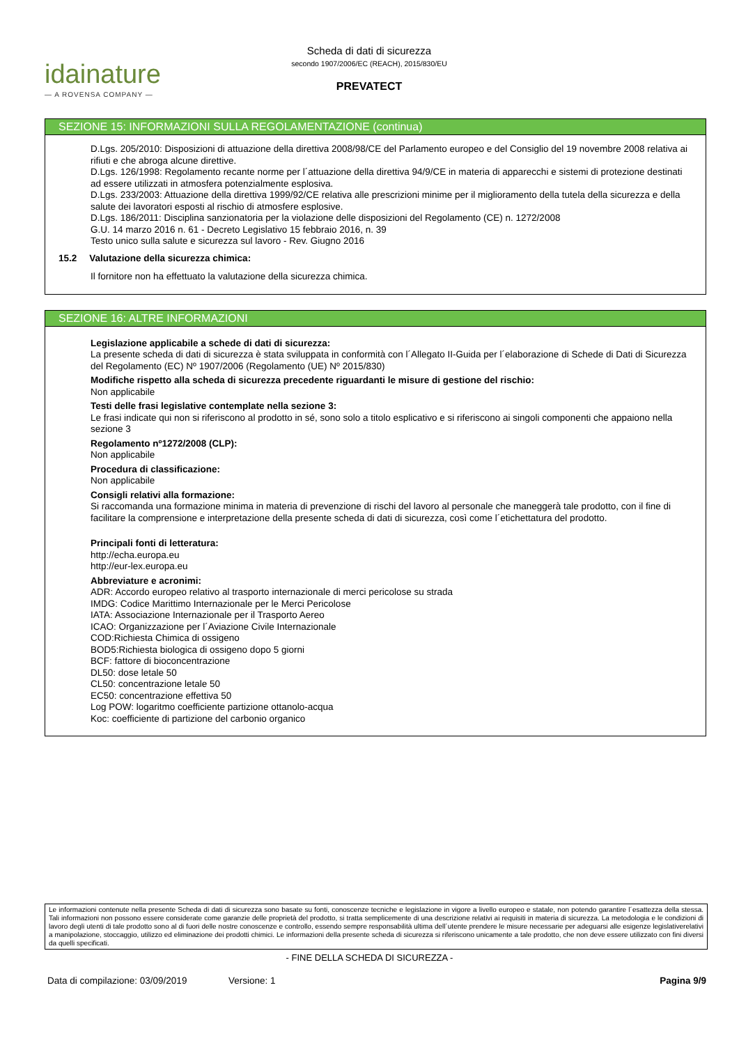idainature
— A ROVENSA COMPANY —
Scheda di dati di sicurezza
secondo 1907/2006/EC (REACH), 2015/830/EU
PREVATECT
SEZIONE 15: INFORMAZIONI SULLA REGOLAMENTAZIONE (continua)
D.Lgs. 205/2010: Disposizioni di attuazione della direttiva 2008/98/CE del Parlamento europeo e del Consiglio del 19 novembre 2008 relativa ai rifiuti e che abroga alcune direttive.
D.Lgs. 126/1998: Regolamento recante norme per l´attuazione della direttiva 94/9/CE in materia di apparecchi e sistemi di protezione destinati ad essere utilizzati in atmosfera potenzialmente esplosiva.
D.Lgs. 233/2003: Attuazione della direttiva 1999/92/CE relativa alle prescrizioni minime per il miglioramento della tutela della sicurezza e della salute dei lavoratori esposti al rischio di atmosfere esplosive.
D.Lgs. 186/2011: Disciplina sanzionatoria per la violazione delle disposizioni del Regolamento (CE) n. 1272/2008
G.U. 14 marzo 2016 n. 61 - Decreto Legislativo 15 febbraio 2016, n. 39
Testo unico sulla salute e sicurezza sul lavoro - Rev. Giugno 2016
15.2 Valutazione della sicurezza chimica:
Il fornitore non ha effettuato la valutazione della sicurezza chimica.
SEZIONE 16: ALTRE INFORMAZIONI
Legislazione applicabile a schede di dati di sicurezza:
La presente scheda di dati di sicurezza è stata sviluppata in conformità con l´Allegato II-Guida per l´elaborazione di Schede di Dati di Sicurezza del Regolamento (EC) Nº 1907/2006 (Regolamento (UE) Nº 2015/830)
Modifiche rispetto alla scheda di sicurezza precedente riguardanti le misure di gestione del rischio:
Non applicabile
Testi delle frasi legislative contemplate nella sezione 3:
Le frasi indicate qui non si riferiscono al prodotto in sé, sono solo a titolo esplicativo e si riferiscono ai singoli componenti che appaiono nella sezione 3
Regolamento nº1272/2008 (CLP):
Non applicabile
Procedura di classificazione:
Non applicabile
Consigli relativi alla formazione:
Si raccomanda una formazione minima in materia di prevenzione di rischi del lavoro al personale che maneggerà tale prodotto, con il fine di facilitare la comprensione e interpretazione della presente scheda di dati di sicurezza, così come l´etichettatura del prodotto.
Principali fonti di letteratura:
http://echa.europa.eu
http://eur-lex.europa.eu
Abbreviature e acronimi:
ADR: Accordo europeo relativo al trasporto internazionale di merci pericolose su strada
IMDG: Codice Marittimo Internazionale per le Merci Pericolose
IATA: Associazione Internazionale per il Trasporto Aereo
ICAO: Organizzazione per l´Aviazione Civile Internazionale
COD:Richiesta Chimica di ossigeno
BOD5:Richiesta biologica di ossigeno dopo 5 giorni
BCF: fattore di bioconcentrazione
DL50: dose letale 50
CL50: concentrazione letale 50
EC50: concentrazione effettiva 50
Log POW: logaritmo coefficiente partizione ottanolo-acqua
Koc: coefficiente di partizione del carbonio organico
Le informazioni contenute nella presente Scheda di dati di sicurezza sono basate su fonti, conoscenze tecniche e legislazione in vigore a livello europeo e statale, non potendo garantire l´esattezza della stessa. Tali informazioni non possono essere considerate come garanzie delle proprietà del prodotto, si tratta semplicemente di una descrizione relativi ai requisiti in materia di sicurezza. La metodologia e le condizioni di lavoro degli utenti di tale prodotto sono al di fuori delle nostre conoscenze e controllo, essendo sempre responsabilità ultima dell´utente prendere le misure necessarie per adeguarsi alle esigenze legislativerelativi a manipolazione, stoccaggio, utilizzo ed eliminazione dei prodotti chimici. Le informazioni della presente scheda di sicurezza si riferiscono unicamente a tale prodotto, che non deve essere utilizzato con fini diversi da quelli specificati.
- FINE DELLA SCHEDA DI SICUREZZA -
Data di compilazione: 03/09/2019 Versione: 1 Pagina 9/9